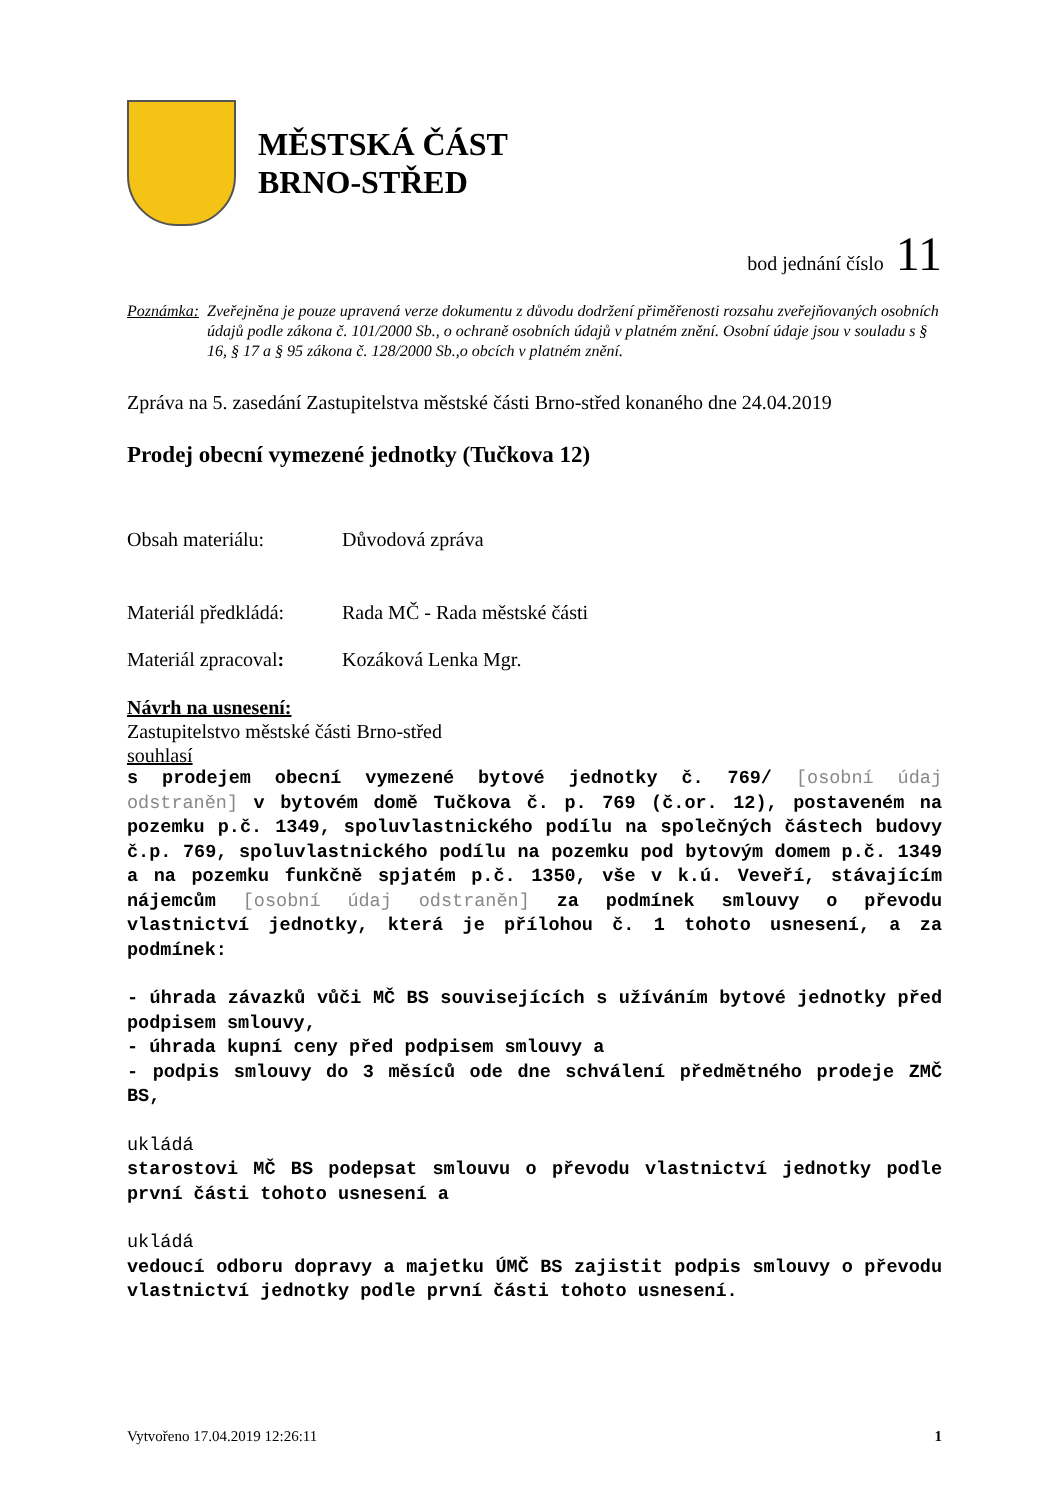MĚSTSKÁ ČÁST
BRNO-STŘED
bod jednání číslo 11
Poznámka: Zveřejněna je pouze upravená verze dokumentu z důvodu dodržení přiměřenosti rozsahu zveřejňovaných osobních údajů podle zákona č. 101/2000 Sb., o ochraně osobních údajů v platném znění. Osobní údaje jsou v souladu s § 16, § 17 a § 95 zákona č. 128/2000 Sb.,o obcích v platném znění.
Zpráva na 5. zasedání Zastupitelstva městské části Brno-střed konaného dne 24.04.2019
Prodej obecní vymezené jednotky (Tučkova 12)
Obsah materiálu: Důvodová zpráva
Materiál předkládá:
Rada MČ - Rada městské části
Materiál zpracoval:
Kozáková Lenka Mgr.
Návrh na usnesení:
Zastupitelstvo městské části Brno-střed
souhlasí
s prodejem obecní vymezené bytové jednotky č. 769/ [osobní údaj odstraněn] v bytovém domě Tučkova č. p. 769 (č.or. 12), postaveném na pozemku p.č. 1349, spoluvlastnického podílu na společných částech budovy č.p. 769, spoluvlastnického podílu na pozemku pod bytovým domem p.č. 1349 a na pozemku funkčně spjatém p.č. 1350, vše v k.ú. Veveří, stávajícím nájemcům [osobní údaj odstraněn] za podmínek smlouvy o převodu vlastnictví jednotky, která je přílohou č. 1 tohoto usnesení, a za podmínek:
- úhrada závazků vůči MČ BS souvisejících s užíváním bytové jednotky před podpisem smlouvy,
- úhrada kupní ceny před podpisem smlouvy a
- podpis smlouvy do 3 měsíců ode dne schválení předmětného prodeje ZMČ BS,
ukládá
starostovi MČ BS podepsat smlouvu o převodu vlastnictví jednotky podle první části tohoto usnesení a
ukládá
vedoucí odboru dopravy a majetku ÚMČ BS zajistit podpis smlouvy o převodu vlastnictví jednotky podle první části tohoto usnesení.
Vytvořeno 17.04.2019 12:26:11 1